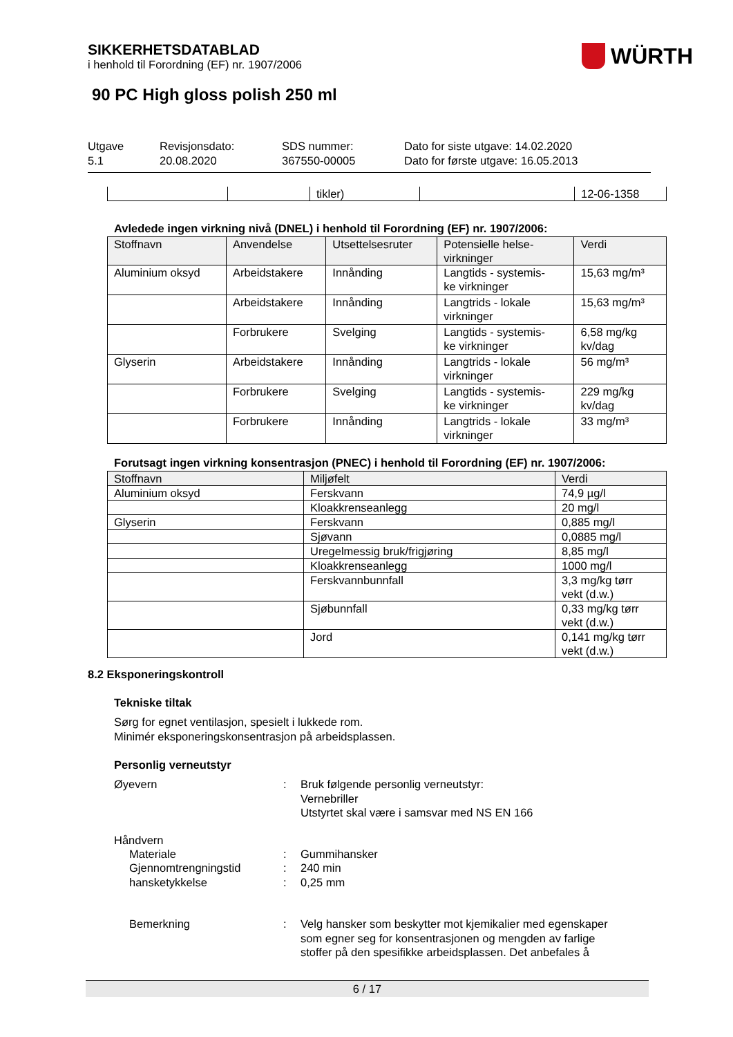WÜRTH
SIKKERHETSDATABLAD
i henhold til Forordning (EF) nr. 1907/2006
90 PC High gloss polish 250 ml
Utgave
5.1
Revisjonsdato:
20.08.2020
SDS nummer:
367550-00005
Dato for siste utgave: 14.02.2020
Dato for første utgave: 16.05.2013
| | | tikler) | | 12-06-1358 |
Avledede ingen virkning nivå (DNEL) i henhold til Forordning (EF) nr. 1907/2006:
| Stoffnavn | Anvendelse | Utsettelsesruter | Potensielle helse- virkninger | Verdi |
| --- | --- | --- | --- | --- |
| Aluminium oksyd | Arbeidstakere | Innånding | Langtids - systemis- ke virkninger | 15,63 mg/m³ |
| | Arbeidstakere | Innånding | Langtrids - lokale virkninger | 15,63 mg/m³ |
| | Forbrukere | Svelging | Langtids - systemis- ke virkninger | 6,58 mg/kg kv/dag |
| Glyserin | Arbeidstakere | Innånding | Langtrids - lokale virkninger | 56 mg/m³ |
| | Forbrukere | Svelging | Langtids - systemis- ke virkninger | 229 mg/kg kv/dag |
| | Forbrukere | Innånding | Langtrids - lokale virkninger | 33 mg/m³ |
Forutsagt ingen virkning konsentrasjon (PNEC) i henhold til Forordning (EF) nr. 1907/2006:
| Stoffnavn | Miljøfelt | Verdi |
| --- | --- | --- |
| Aluminium oksyd | Ferskvann | 74,9 µg/l |
| | Kloakkrenseanlegg | 20 mg/l |
| Glyserin | Ferskvann | 0,885 mg/l |
| | Sjøvann | 0,0885 mg/l |
| | Uregelmessig bruk/frigjøring | 8,85 mg/l |
| | Kloakkrenseanlegg | 1000 mg/l |
| | Ferskvannbunnfall | 3,3 mg/kg tørr vekt (d.w.) |
| | Sjøbunnfall | 0,33 mg/kg tørr vekt (d.w.) |
| | Jord | 0,141 mg/kg tørr vekt (d.w.) |
8.2 Eksponeringskontroll
Tekniske tiltak
Sørg for egnet ventilasjon, spesielt i lukkede rom.
Minimér eksponeringskonsentrasjon på arbeidsplassen.
Personlig verneutstyr
Øyevern : Bruk følgende personlig verneutstyr:
Vernebriller
Utstyrtet skal være i samsvar med NS EN 166
Håndvern
Materiale : Gummihansker
Gjennomtrengningstid : 240 min
hansketykkelse : 0,25 mm
Bemerkning : Velg hansker som beskytter mot kjemikalier med egenskaper
som egner seg for konsentrasjonen og mengden av farlige
stoffer på den spesifikke arbeidsplassen. Det anbefales å
6 / 17